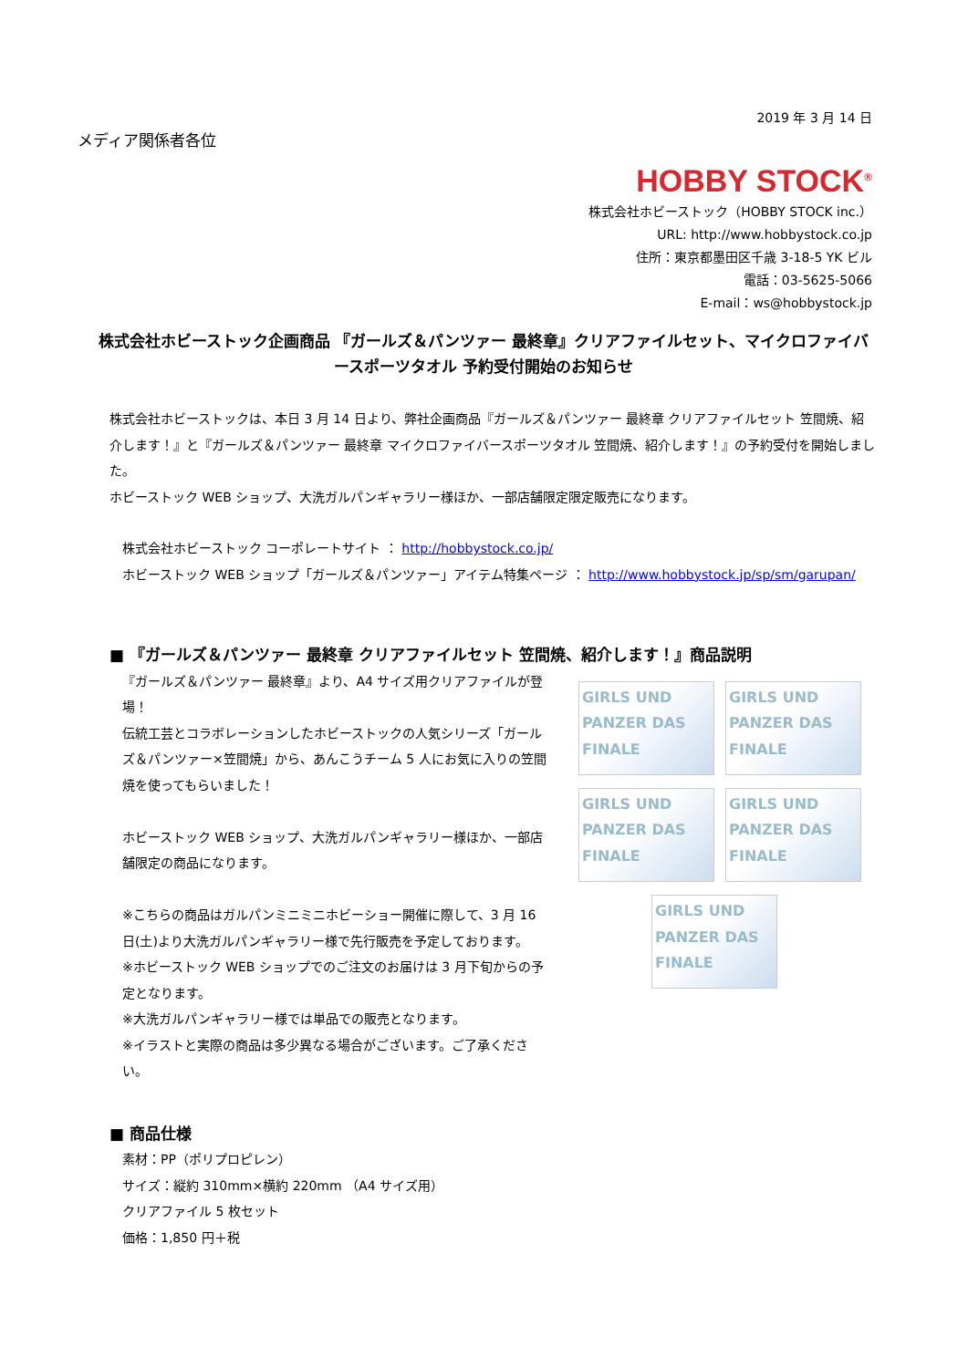メディア関係者各位
2019 年 3 月 14 日
HOBBY STOCK<sup>®</sup>
株式会社ホビーストック（HOBBY STOCK inc.）
URL: http://www.hobbystock.co.jp
住所：東京都墨田区千歳 3-18-5 YK ビル
電話：03-5625-5066
E-mail：ws@hobbystock.jp
株式会社ホビーストック企画商品 『ガールズ＆パンツァー 最終章』クリアファイルセット、マイクロファイバースポーツタオル 予約受付開始のお知らせ
株式会社ホビーストックは、本日 3 月 14 日より、弊社企画商品『ガールズ＆パンツァー 最終章 クリアファイルセット 笠間焼、紹介します！』と『ガールズ＆パンツァー 最終章 マイクロファイバースポーツタオル 笠間焼、紹介します！』の予約受付を開始しました。
ホビーストック WEB ショップ、大洗ガルパンギャラリー様ほか、一部店舗限定限定販売になります。
株式会社ホビーストック コーポレートサイト ： http://hobbystock.co.jp/
ホビーストック WEB ショップ「ガールズ＆パンツァー」アイテム特集ページ ： http://www.hobbystock.jp/sp/sm/garupan/
■ 『ガールズ＆パンツァー 最終章 クリアファイルセット 笠間焼、紹介します！』商品説明
『ガールズ＆パンツァー 最終章』より、A4 サイズ用クリアファイルが登場！
伝統工芸とコラボレーションしたホビーストックの人気シリーズ「ガールズ＆パンツァー×笠間焼」から、あんこうチーム 5 人にお気に入りの笠間焼を使ってもらいました！
ホビーストック WEB ショップ、大洗ガルパンギャラリー様ほか、一部店舗限定の商品になります。
※こちらの商品はガルパンミニミニホビーショー開催に際して、3 月 16 日(土)より大洗ガルパンギャラリー様で先行販売を予定しております。
※ホビーストック WEB ショップでのご注文のお届けは 3 月下旬からの予定となります。
※大洗ガルパンギャラリー様では単品での販売となります。
※イラストと実際の商品は多少異なる場合がございます。ご了承ください。
GIRLS UND PANZER DAS FINALE
GIRLS UND PANZER DAS FINALE
GIRLS UND PANZER DAS FINALE
GIRLS UND PANZER DAS FINALE
GIRLS UND PANZER DAS FINALE
■ 商品仕様
素材：PP（ポリプロピレン）
サイズ：縦約 310mm×横約 220mm （A4 サイズ用）
クリアファイル 5 枚セット
価格：1,850 円＋税